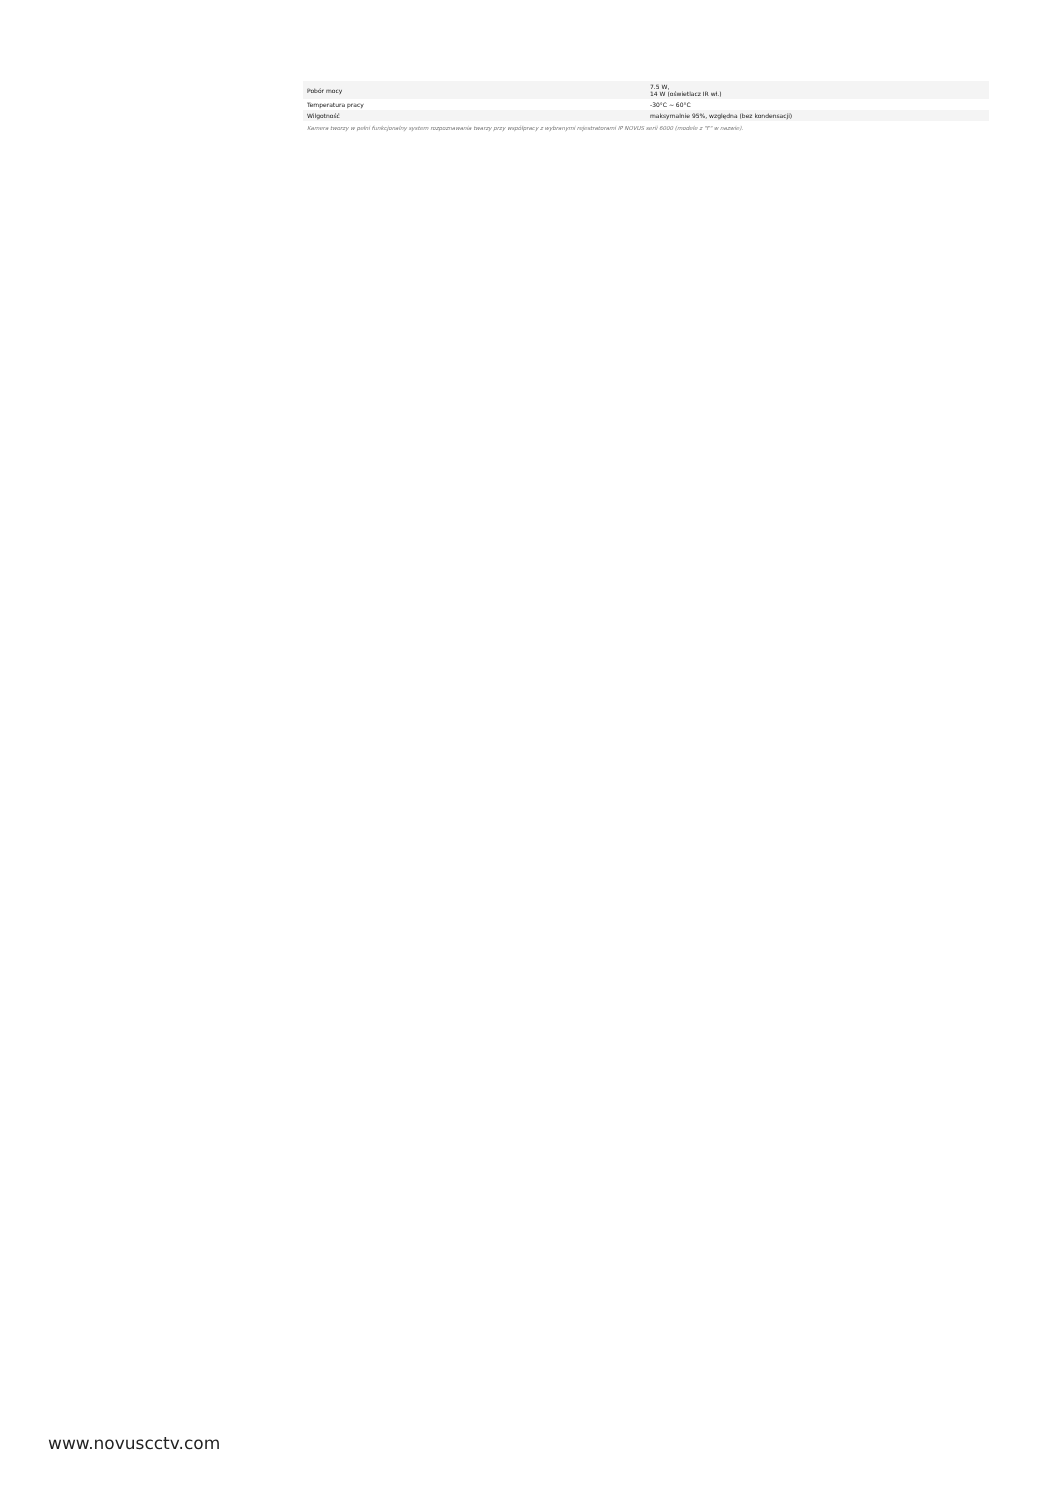| Pobór mocy | 7.5 W, 14 W (oświetlacz IR wł.) |
| Temperatura pracy | -30°C ~ 60°C |
| Wilgotność | maksymalnie 95%, względna (bez kondensacji) |
Kamera tworzy w pełni funkcjonalny system rozpoznawania twarzy przy współpracy z wybranymi rejestratorami IP NOVUS serii 6000 (modele z "F" w nazwie).
www.novuscctv.com